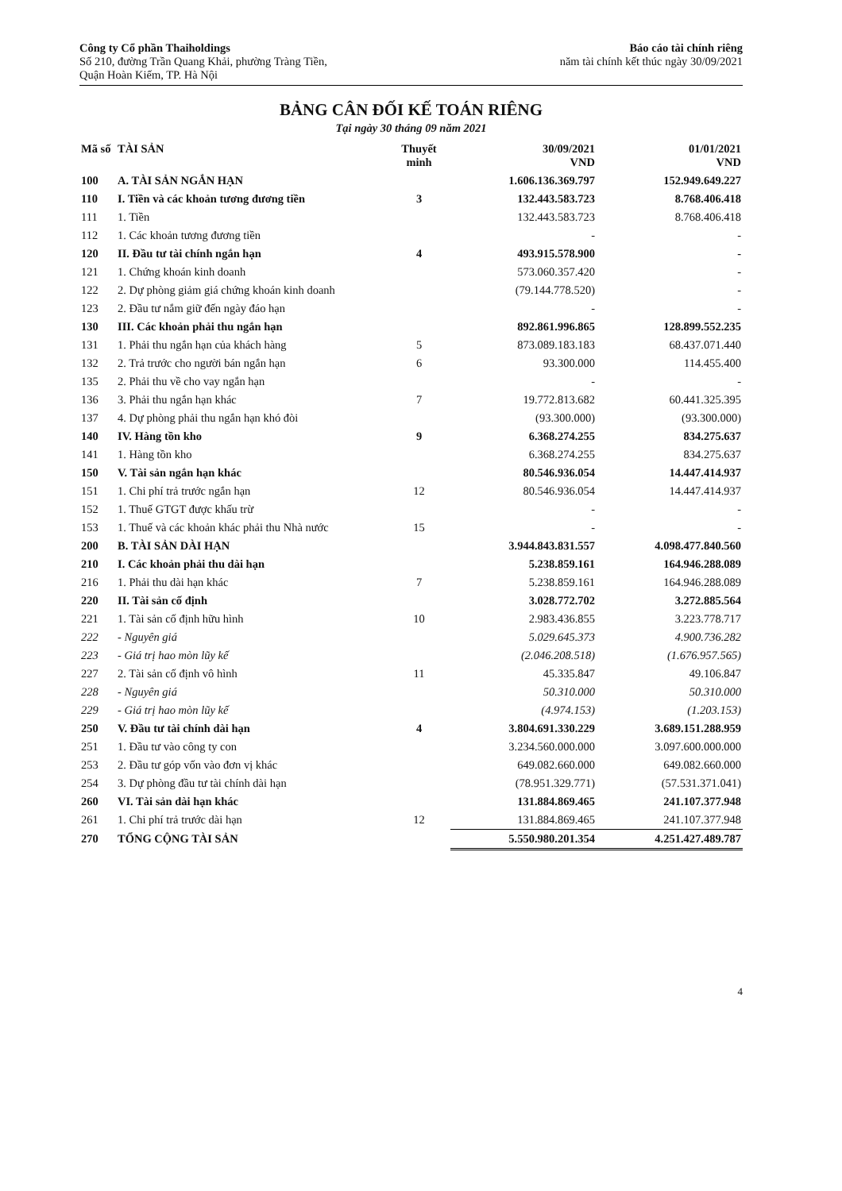Công ty Cổ phần Thaiholdings
Số 210, đường Trần Quang Khải, phường Tràng Tiền,
Quận Hoàn Kiếm, TP. Hà Nội
Báo cáo tài chính riêng
năm tài chính kết thúc ngày 30/09/2021
BẢNG CÂN ĐỐI KẾ TOÁN RIÊNG
Tại ngày 30 tháng 09 năm 2021
| Mã số | TÀI SẢN | Thuyết minh | 30/09/2021 VND | 01/01/2021 VND |
| --- | --- | --- | --- | --- |
| 100 | A. TÀI SẢN NGẮN HẠN | | 1.606.136.369.797 | 152.949.649.227 |
| 110 | I. Tiền và các khoản tương đương tiền | 3 | 132.443.583.723 | 8.768.406.418 |
| 111 | 1. Tiền | | 132.443.583.723 | 8.768.406.418 |
| 112 | 1. Các khoản tương đương tiền | | - | - |
| 120 | II. Đầu tư tài chính ngắn hạn | 4 | 493.915.578.900 | - |
| 121 | 1. Chứng khoán kinh doanh | | 573.060.357.420 | - |
| 122 | 2. Dự phòng giảm giá chứng khoán kinh doanh | | (79.144.778.520) | - |
| 123 | 2. Đầu tư nắm giữ đến ngày đáo hạn | | - | - |
| 130 | III. Các khoản phải thu ngắn hạn | | 892.861.996.865 | 128.899.552.235 |
| 131 | 1. Phải thu ngắn hạn của khách hàng | 5 | 873.089.183.183 | 68.437.071.440 |
| 132 | 2. Trả trước cho người bán ngắn hạn | 6 | 93.300.000 | 114.455.400 |
| 135 | 2. Phải thu về cho vay ngắn hạn | | - | - |
| 136 | 3. Phải thu ngắn hạn khác | 7 | 19.772.813.682 | 60.441.325.395 |
| 137 | 4. Dự phòng phải thu ngắn hạn khó đòi | | (93.300.000) | (93.300.000) |
| 140 | IV. Hàng tồn kho | 9 | 6.368.274.255 | 834.275.637 |
| 141 | 1. Hàng tồn kho | | 6.368.274.255 | 834.275.637 |
| 150 | V. Tài sản ngắn hạn khác | | 80.546.936.054 | 14.447.414.937 |
| 151 | 1. Chi phí trả trước ngắn hạn | 12 | 80.546.936.054 | 14.447.414.937 |
| 152 | 1. Thuế GTGT được khấu trừ | | - | - |
| 153 | 1. Thuế và các khoản khác phải thu Nhà nước | 15 | - | - |
| 200 | B. TÀI SẢN DÀI HẠN | | 3.944.843.831.557 | 4.098.477.840.560 |
| 210 | I. Các khoản phải thu dài hạn | | 5.238.859.161 | 164.946.288.089 |
| 216 | 1. Phải thu dài hạn khác | 7 | 5.238.859.161 | 164.946.288.089 |
| 220 | II. Tài sản cố định | | 3.028.772.702 | 3.272.885.564 |
| 221 | 1. Tài sản cố định hữu hình | 10 | 2.983.436.855 | 3.223.778.717 |
| 222 | - Nguyên giá | | 5.029.645.373 | 4.900.736.282 |
| 223 | - Giá trị hao mòn lũy kế | | (2.046.208.518) | (1.676.957.565) |
| 227 | 2. Tài sản cố định vô hình | 11 | 45.335.847 | 49.106.847 |
| 228 | - Nguyên giá | | 50.310.000 | 50.310.000 |
| 229 | - Giá trị hao mòn lũy kế | | (4.974.153) | (1.203.153) |
| 250 | V. Đầu tư tài chính dài hạn | 4 | 3.804.691.330.229 | 3.689.151.288.959 |
| 251 | 1. Đầu tư vào công ty con | | 3.234.560.000.000 | 3.097.600.000.000 |
| 253 | 2. Đầu tư góp vốn vào đơn vị khác | | 649.082.660.000 | 649.082.660.000 |
| 254 | 3. Dự phòng đầu tư tài chính dài hạn | | (78.951.329.771) | (57.531.371.041) |
| 260 | VI. Tài sản dài hạn khác | | 131.884.869.465 | 241.107.377.948 |
| 261 | 1. Chi phí trả trước dài hạn | 12 | 131.884.869.465 | 241.107.377.948 |
| 270 | TỔNG CỘNG TÀI SẢN | | 5.550.980.201.354 | 4.251.427.489.787 |
4